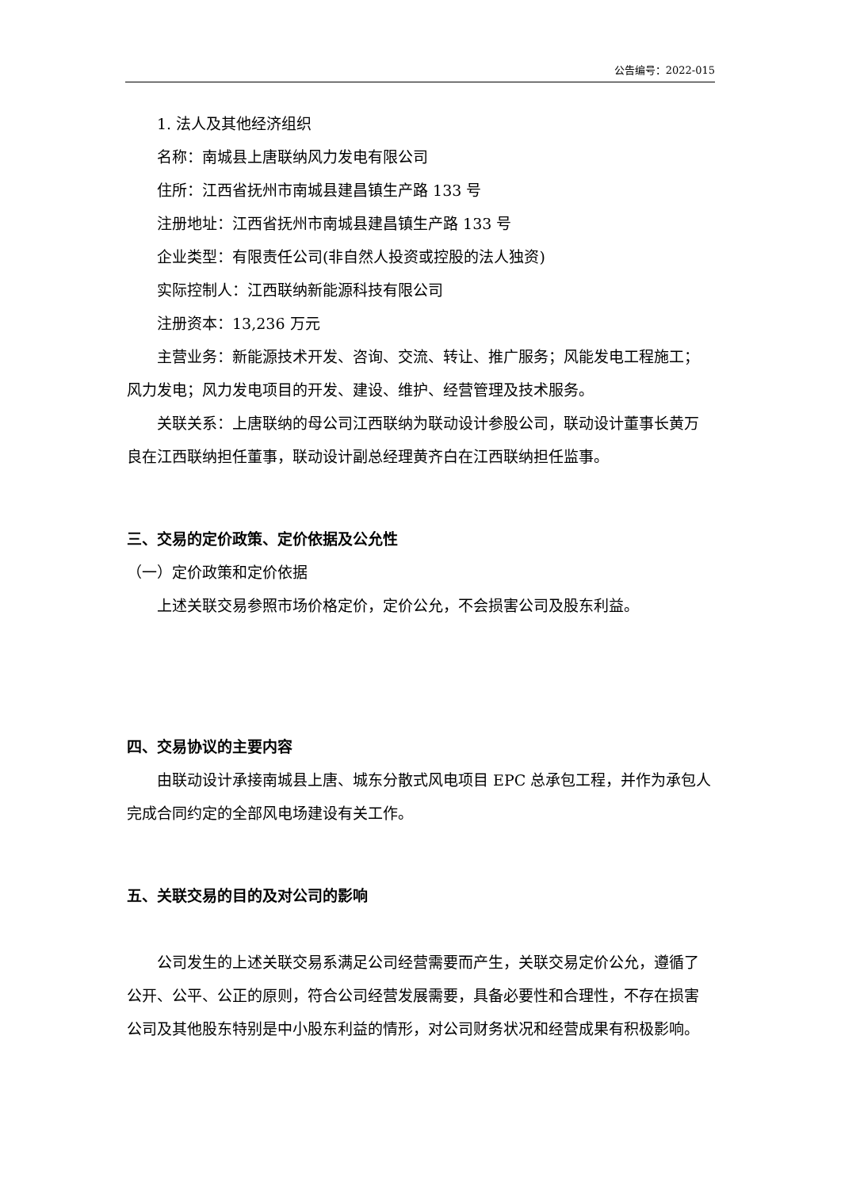公告编号：2022-015
1. 法人及其他经济组织
名称：南城县上唐联纳风力发电有限公司
住所：江西省抚州市南城县建昌镇生产路 133 号
注册地址：江西省抚州市南城县建昌镇生产路 133 号
企业类型：有限责任公司(非自然人投资或控股的法人独资)
实际控制人：江西联纳新能源科技有限公司
注册资本：13,236 万元
主营业务：新能源技术开发、咨询、交流、转让、推广服务；风能发电工程施工；风力发电；风力发电项目的开发、建设、维护、经营管理及技术服务。
关联关系：上唐联纳的母公司江西联纳为联动设计参股公司，联动设计董事长黄万良在江西联纳担任董事，联动设计副总经理黄齐白在江西联纳担任监事。
三、交易的定价政策、定价依据及公允性
（一）定价政策和定价依据
上述关联交易参照市场价格定价，定价公允，不会损害公司及股东利益。
四、交易协议的主要内容
由联动设计承接南城县上唐、城东分散式风电项目 EPC 总承包工程，并作为承包人完成合同约定的全部风电场建设有关工作。
五、关联交易的目的及对公司的影响
公司发生的上述关联交易系满足公司经营需要而产生，关联交易定价公允，遵循了公开、公平、公正的原则，符合公司经营发展需要，具备必要性和合理性，不存在损害公司及其他股东特别是中小股东利益的情形，对公司财务状况和经营成果有积极影响。